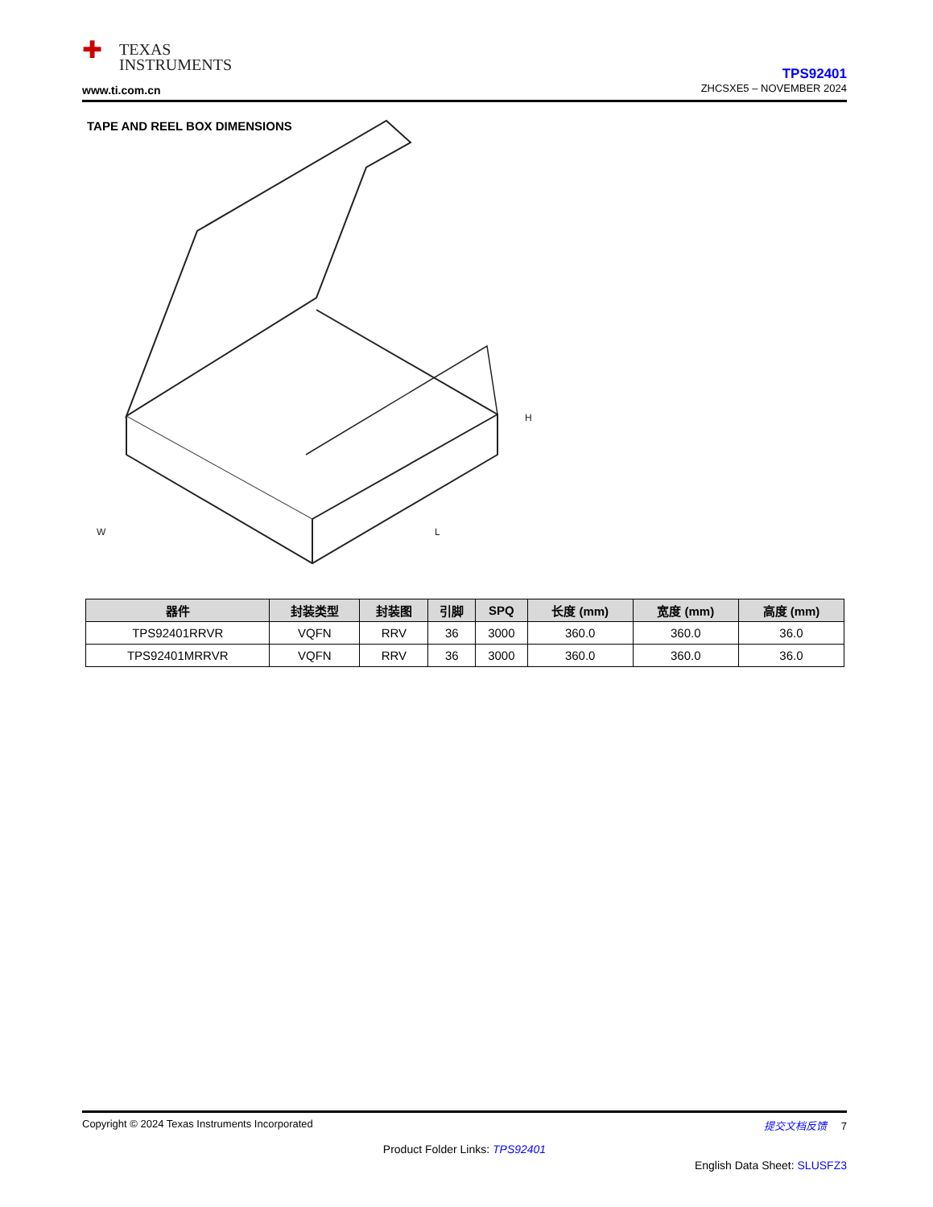✚
TEXAS
INSTRUMENTS
www.ti.com.cn
TPS92401
ZHCSXE5 – NOVEMBER 2024
TAPE AND REEL BOX DIMENSIONS
W
L
H
| 器件 | 封装类型 | 封装图 | 引脚 | SPQ | 长度 (mm) | 宽度 (mm) | 高度 (mm) |
| --- | --- | --- | --- | --- | --- | --- | --- |
| TPS92401RRVR | VQFN | RRV | 36 | 3000 | 360.0 | 360.0 | 36.0 |
| TPS92401MRRVR | VQFN | RRV | 36 | 3000 | 360.0 | 360.0 | 36.0 |
Copyright © 2024 Texas Instruments Incorporated 提交文档反馈 7
Product Folder Links: TPS92401
English Data Sheet: SLUSFZ3